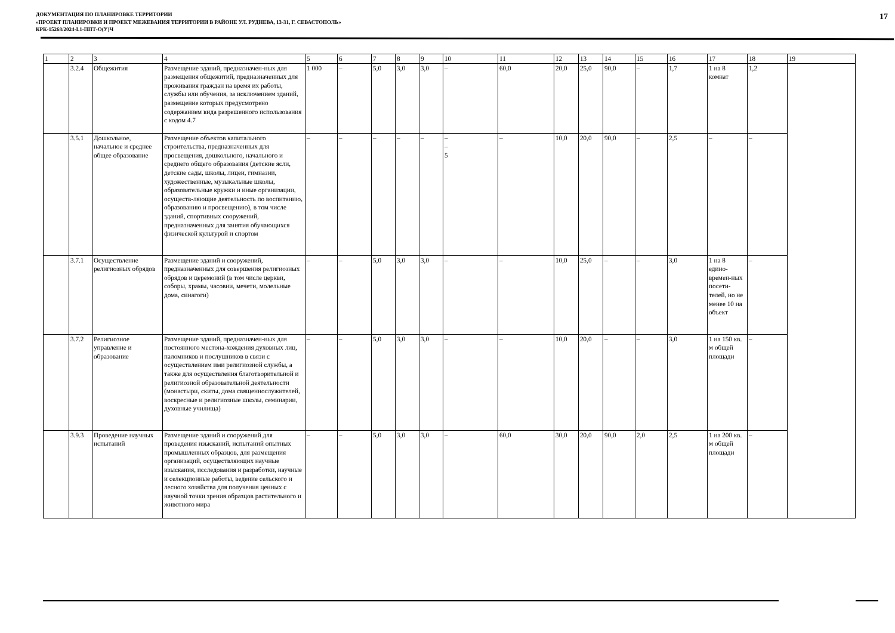ДОКУМЕНТАЦИЯ ПО ПЛАНИРОВКЕ ТЕРРИТОРИИ
«ПРОЕКТ ПЛАНИРОВКИ И ПРОЕКТ МЕЖЕВАНИЯ ТЕРРИТОРИИ В РАЙОНЕ УЛ. РУДНЕВА, 13-31, Г. СЕВАСТОПОЛЬ»
КРК-15268/2024-I.1-ППТ-О(У)Ч
17
| 1 | 2 | 3 | 4 | 5 | 6 | 7 | 8 | 9 | 10 | 11 | 12 | 13 | 14 | 15 | 16 | 17 | 18 | 19 |
| | 3.2.4 | Общежития | Размещение зданий, предназначен-ных для размещения общежитий, предназначенных для проживания граждан на время их работы, службы или обучения, за исключением зданий, размещение которых предусмотрено содержанием вида разрешенного использования с кодом 4.7 | 1 000 | – | 5,0 | 3,0 | 3,0 | – | 60,0 | 20,0 | 25,0 | 90,0 | – | 1,7 | 1 на 8 комнат | 1,2 | |
| | 3.5.1 | Дошкольное, начальное и среднее общее образование | Размещение объектов капитального строительства, предназначенных для просвещения, дошкольного, начального и среднего общего образования (детские ясли, детские сады, школы, лицеи, гимназии, художественные, музыкальные школы, образовательные кружки и иные организации, осуществ-ляющие деятельность по воспитанию, образованию и просвещению), в том числе зданий, спортивных сооружений, предназначенных для занятия обучающихся физической культурой и спортом | – | – | – | – | – | – – 5 | – | 10,0 | 20,0 | 90,0 | – | 2,5 | – | – | |
| | 3.7.1 | Осуществление религиозных обрядов | Размещение зданий и сооружений, предназначенных для совершения религиозных обрядов и церемоний (в том числе церкви, соборы, храмы, часовни, мечети, молельные дома, синагоги) | – | – | 5,0 | 3,0 | 3,0 | – | – | 10,0 | 25,0 | – | – | 3,0 | 1 на 8 едино-времен-ных посети-телей, но не менее 10 на объект | – | |
| | 3.7.2 | Религиозное управление и образование | Размещение зданий, предназначен-ных для постоянного местона-хождения духовных лиц, паломников и послушников в связи с осуществлением ими религиозной службы, а также для осуществления благотворительной и религиозной образовательной деятельности (монастыри, скиты, дома священнослужителей, воскресные и религиозные школы, семинарии, духовные училища) | – | – | 5,0 | 3,0 | 3,0 | – | – | 10,0 | 20,0 | – | – | 3,0 | 1 на 150 кв. м общей площади | – | |
| | 3.9.3 | Проведение научных испытаний | Размещение зданий и сооружений для проведения изысканий, испытаний опытных промышленных образцов, для размещения организаций, осуществляющих научные изыскания, исследования и разработки, научные и селекционные работы, ведение сельского и лесного хозяйства для получения ценных с научной точки зрения образцов растительного и животного мира | – | – | 5,0 | 3,0 | 3,0 | – | 60,0 | 30,0 | 20,0 | 90,0 | 2,0 | 2,5 | 1 на 200 кв. м общей площади | – | |